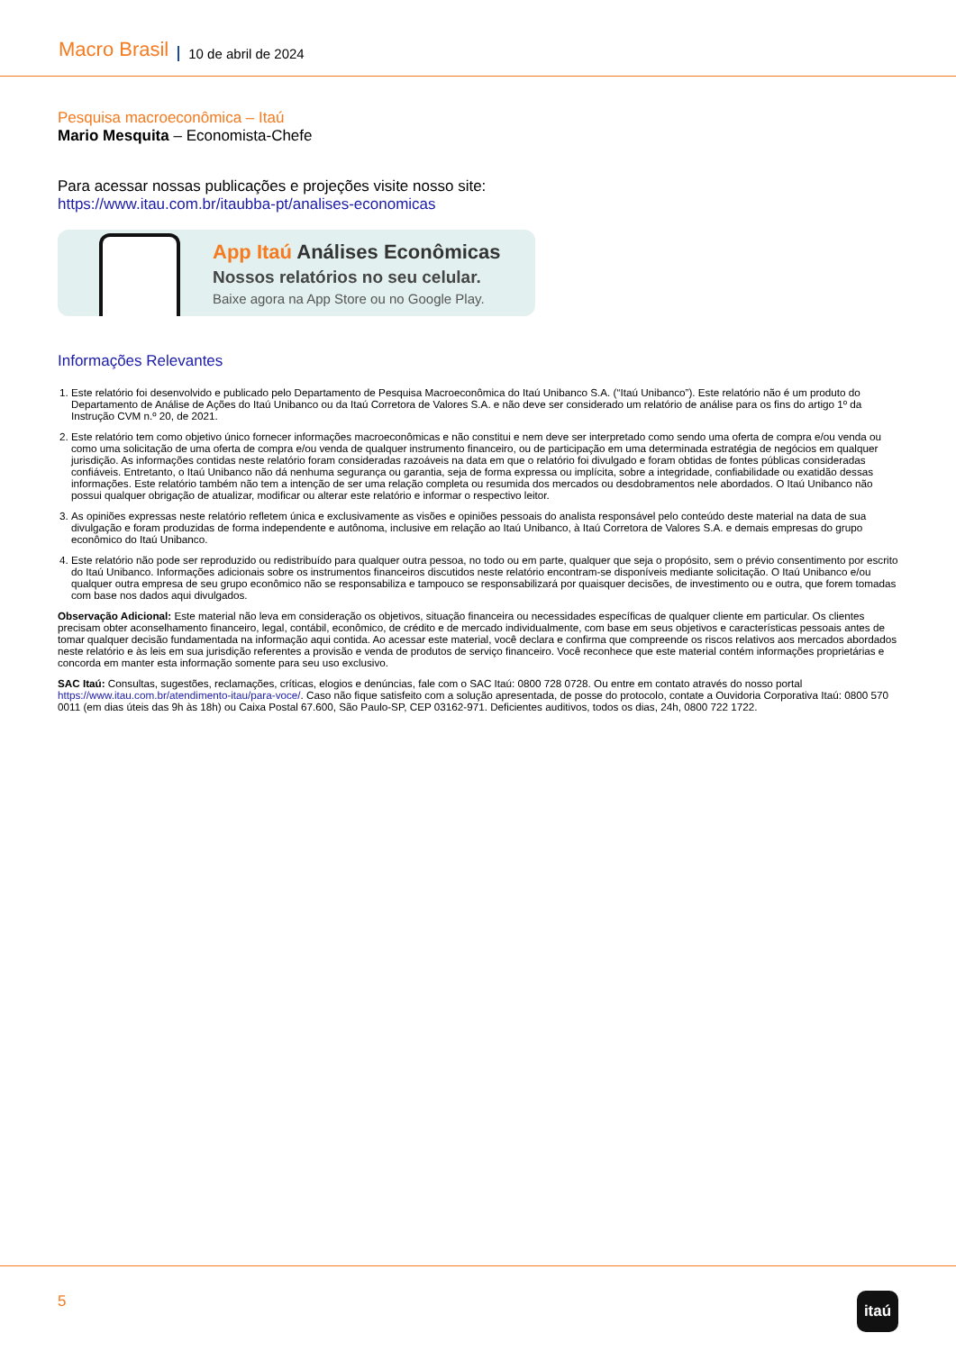Macro Brasil 10 de abril de 2024
Pesquisa macroeconômica – Itaú
Mario Mesquita – Economista-Chefe
Para acessar nossas publicações e projeções visite nosso site:
https://www.itau.com.br/itaubba-pt/analises-economicas
App Itaú Análises Econômicas
Nossos relatórios no seu celular.
Baixe agora na App Store ou no Google Play.
Informações Relevantes
1. Este relatório foi desenvolvido e publicado pelo Departamento de Pesquisa Macroeconômica do Itaú Unibanco S.A. (“Itaú Unibanco”). Este relatório não é um produto do Departamento de Análise de Ações do Itaú Unibanco ou da Itaú Corretora de Valores S.A. e não deve ser considerado um relatório de análise para os fins do artigo 1º da Instrução CVM n.º 20, de 2021.
2. Este relatório tem como objetivo único fornecer informações macroeconômicas e não constitui e nem deve ser interpretado como sendo uma oferta de compra e/ou venda ou como uma solicitação de uma oferta de compra e/ou venda de qualquer instrumento financeiro, ou de participação em uma determinada estratégia de negócios em qualquer jurisdição. As informações contidas neste relatório foram consideradas razoáveis na data em que o relatório foi divulgado e foram obtidas de fontes públicas consideradas confiáveis. Entretanto, o Itaú Unibanco não dá nenhuma segurança ou garantia, seja de forma expressa ou implícita, sobre a integridade, confiabilidade ou exatidão dessas informações. Este relatório também não tem a intenção de ser uma relação completa ou resumida dos mercados ou desdobramentos nele abordados. O Itaú Unibanco não possui qualquer obrigação de atualizar, modificar ou alterar este relatório e informar o respectivo leitor.
3. As opiniões expressas neste relatório refletem única e exclusivamente as visões e opiniões pessoais do analista responsável pelo conteúdo deste material na data de sua divulgação e foram produzidas de forma independente e autônoma, inclusive em relação ao Itaú Unibanco, à Itaú Corretora de Valores S.A. e demais empresas do grupo econômico do Itaú Unibanco.
4. Este relatório não pode ser reproduzido ou redistribuído para qualquer outra pessoa, no todo ou em parte, qualquer que seja o propósito, sem o prévio consentimento por escrito do Itaú Unibanco. Informações adicionais sobre os instrumentos financeiros discutidos neste relatório encontram-se disponíveis mediante solicitação. O Itaú Unibanco e/ou qualquer outra empresa de seu grupo econômico não se responsabiliza e tampouco se responsabilizará por quaisquer decisões, de investimento ou e outra, que forem tomadas com base nos dados aqui divulgados.
Observação Adicional: Este material não leva em consideração os objetivos, situação financeira ou necessidades específicas de qualquer cliente em particular. Os clientes precisam obter aconselhamento financeiro, legal, contábil, econômico, de crédito e de mercado individualmente, com base em seus objetivos e características pessoais antes de tomar qualquer decisão fundamentada na informação aqui contida. Ao acessar este material, você declara e confirma que compreende os riscos relativos aos mercados abordados neste relatório e às leis em sua jurisdição referentes a provisão e venda de produtos de serviço financeiro. Você reconhece que este material contém informações proprietárias e concorda em manter esta informação somente para seu uso exclusivo.
SAC Itaú: Consultas, sugestões, reclamações, críticas, elogios e denúncias, fale com o SAC Itaú: 0800 728 0728. Ou entre em contato através do nosso portal https://www.itau.com.br/atendimento-itau/para-voce/. Caso não fique satisfeito com a solução apresentada, de posse do protocolo, contate a Ouvidoria Corporativa Itaú: 0800 570 0011 (em dias úteis das 9h às 18h) ou Caixa Postal 67.600, São Paulo-SP, CEP 03162-971. Deficientes auditivos, todos os dias, 24h, 0800 722 1722.
5 itaú